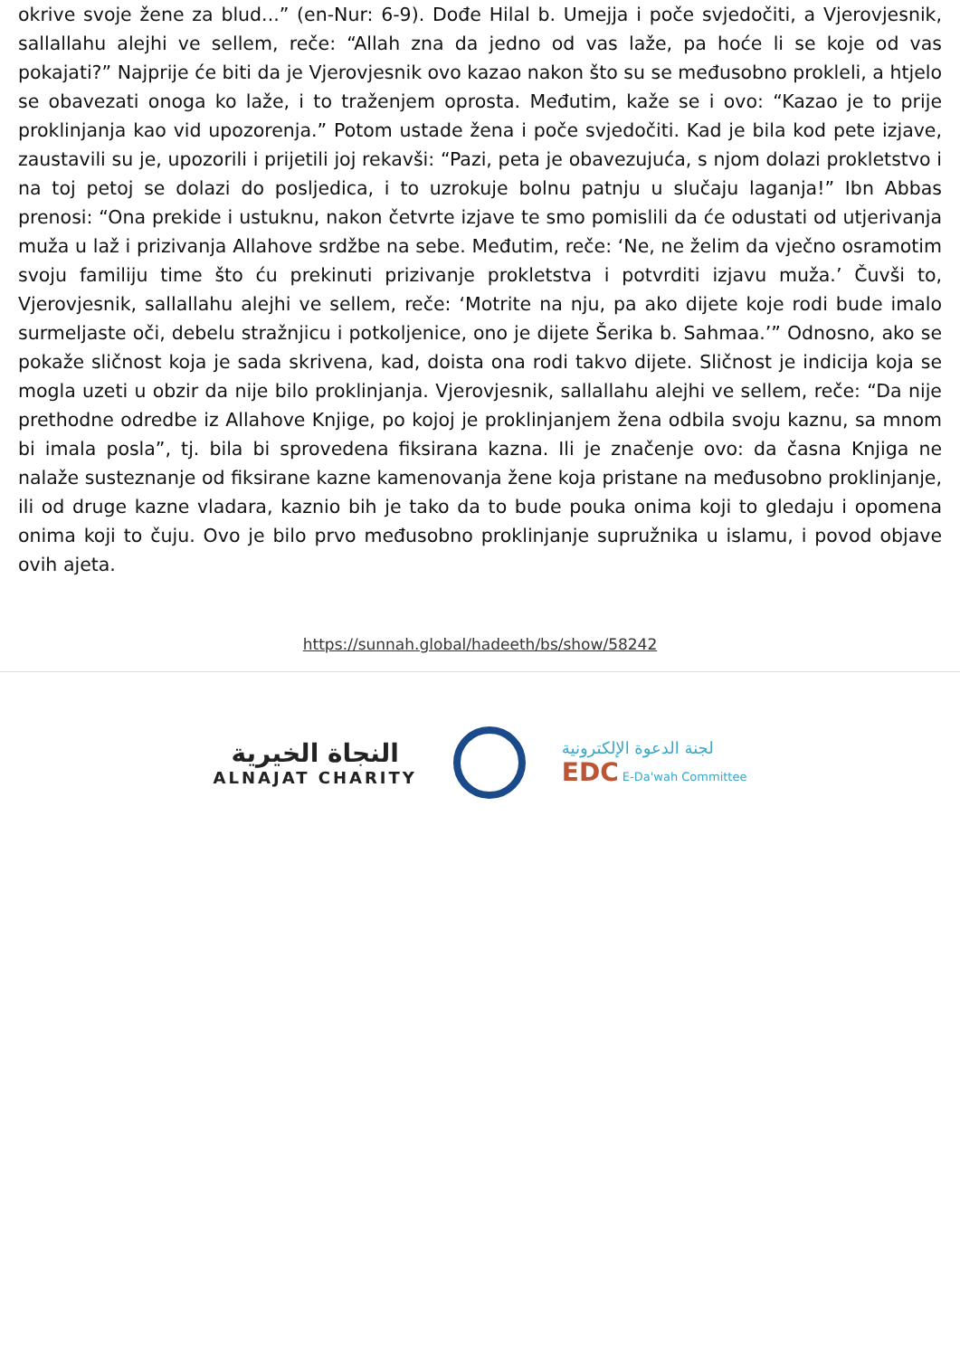okrive svoje žene za blud...” (en-Nur: 6-9). Dođe Hilal b. Umejja i poče svjedočiti, a Vjerovjesnik, sallallahu alejhi ve sellem, reče: “Allah zna da jedno od vas laže, pa hoće li se koje od vas pokajati?” Najprije će biti da je Vjerovjesnik ovo kazao nakon što su se međusobno prokleli, a htjelo se obavezati onoga ko laže, i to traženjem oprosta. Međutim, kaže se i ovo: “Kazao je to prije proklinjanja kao vid upozorenja.” Potom ustade žena i poče svjedočiti. Kad je bila kod pete izjave, zaustavili su je, upozorili i prijetili joj rekavši: “Pazi, peta je obavezujuća, s njom dolazi prokletstvo i na toj petoj se dolazi do posljedica, i to uzrokuje bolnu patnju u slučaju laganja!” Ibn Abbas prenosi: “Ona prekide i ustuknu, nakon četvrte izjave te smo pomislili da će odustati od utjerivanja muža u laž i prizivanja Allahove srdžbe na sebe. Međutim, reče: ‘Ne, ne želim da vječno osramotim svoju familiju time što ću prekinuti prizivanje prokletstva i potvrditi izjavu muža.’ Čuvši to, Vjerovjesnik, sallallahu alejhi ve sellem, reče: ‘Motrite na nju, pa ako dijete koje rodi bude imalo surmeljaste oči, debelu stražnjicu i potkoljenice, ono je dijete Šerika b. Sahmaa.’” Odnosno, ako se pokaže sličnost koja je sada skrivena, kad, doista ona rodi takvo dijete. Sličnost je indicija koja se mogla uzeti u obzir da nije bilo proklinjanja. Vjerovjesnik, sallallahu alejhi ve sellem, reče: “Da nije prethodne odredbe iz Allahove Knjige, po kojoj je proklinjanjem žena odbila svoju kaznu, sa mnom bi imala posla”, tj. bila bi sprovedena fiksirana kazna. Ili je značenje ovo: da časna Knjiga ne nalaže susteznanje od fiksirane kazne kamenovanja žene koja pristane na međusobno proklinjanje, ili od druge kazne vladara, kaznio bih je tako da to bude pouka onima koji to gledaju i opomena onima koji to čuju. Ovo je bilo prvo međusobno proklinjanje supružnika u islamu, i povod objave ovih ajeta.
https://sunnah.global/hadeeth/bs/show/58242
النجاة الخيرية
ALNAJAT CHARITY
لجنة الدعوة الإلكترونية
EDC E-Da'wah Committee